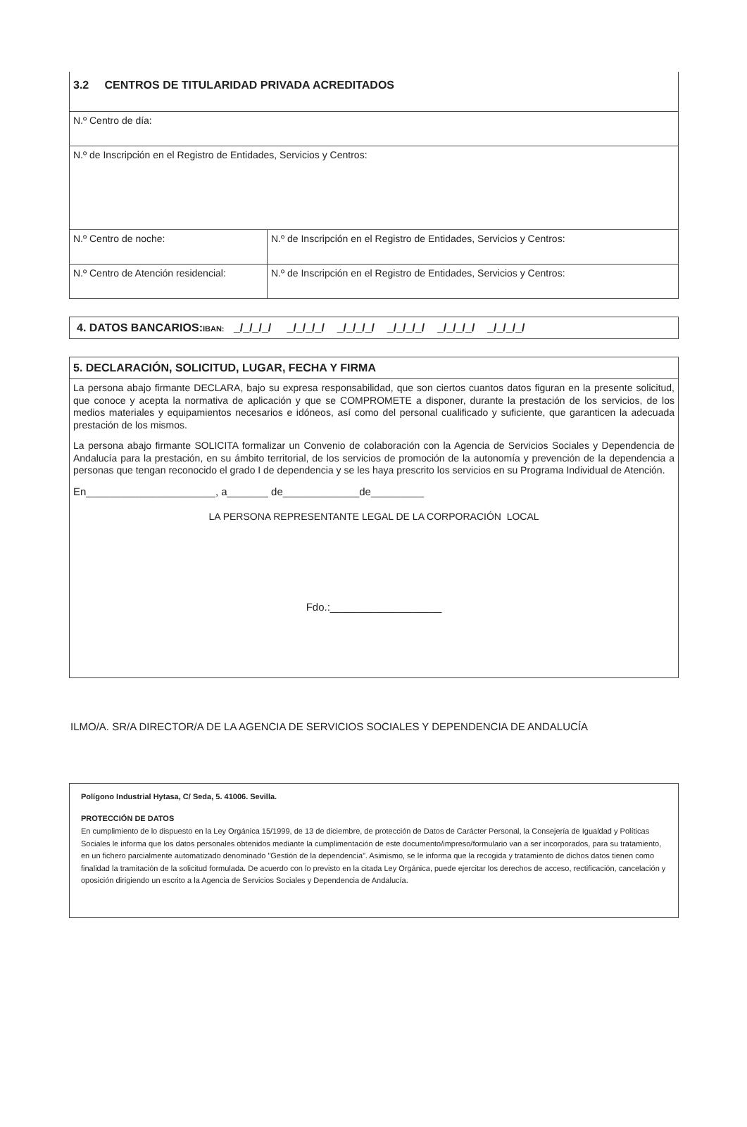| 3.2 CENTROS DE TITULARIDAD PRIVADA ACREDITADOS | |
| N.º Centro de día: | |
| N.º de Inscripción en el Registro de Entidades, Servicios y Centros: | |
| N.º Centro de noche: | N.º de Inscripción en el Registro de Entidades, Servicios y Centros: |
| N.º Centro de Atención residencial: | N.º de Inscripción en el Registro de Entidades, Servicios y Centros: |
4. DATOS BANCARIOS: IBAN: _/_/_/_/ _/_/_/_/ _/_/_/_/ _/_/_/_/ _/_/_/_/ _/_/_/_/
5. DECLARACIÓN, SOLICITUD, LUGAR, FECHA Y FIRMA
La persona abajo firmante DECLARA, bajo su expresa responsabilidad, que son ciertos cuantos datos figuran en la presente solicitud, que conoce y acepta la normativa de aplicación y que se COMPROMETE a disponer, durante la prestación de los servicios, de los medios materiales y equipamientos necesarios e idóneos, así como del personal cualificado y suficiente, que garanticen la adecuada prestación de los mismos.
La persona abajo firmante SOLICITA formalizar un Convenio de colaboración con la Agencia de Servicios Sociales y Dependencia de Andalucía para la prestación, en su ámbito territorial, de los servicios de promoción de la autonomía y prevención de la dependencia a personas que tengan reconocido el grado I de dependencia y se les haya prescrito los servicios en su Programa Individual de Atención.
En______________________, a_______ de_____________de_________
LA PERSONA REPRESENTANTE LEGAL DE LA CORPORACIÓN LOCAL
Fdo.:___________________
ILMO/A. SR/A DIRECTOR/A DE LA AGENCIA DE SERVICIOS SOCIALES Y DEPENDENCIA DE ANDALUCÍA
Polígono Industrial Hytasa, C/ Seda, 5. 41006. Sevilla.
PROTECCIÓN DE DATOS
En cumplimiento de lo dispuesto en la Ley Orgánica 15/1999, de 13 de diciembre, de protección de Datos de Carácter Personal, la Consejería de Igualdad y Políticas Sociales le informa que los datos personales obtenidos mediante la cumplimentación de este documento/impreso/formulario van a ser incorporados, para su tratamiento, en un fichero parcialmente automatizado denominado "Gestión de la dependencia”. Asimismo, se le informa que la recogida y tratamiento de dichos datos tienen como finalidad la tramitación de la solicitud formulada. De acuerdo con lo previsto en la citada Ley Orgánica, puede ejercitar los derechos de acceso, rectificación, cancelación y oposición dirigiendo un escrito a la Agencia de Servicios Sociales y Dependencia de Andalucía.